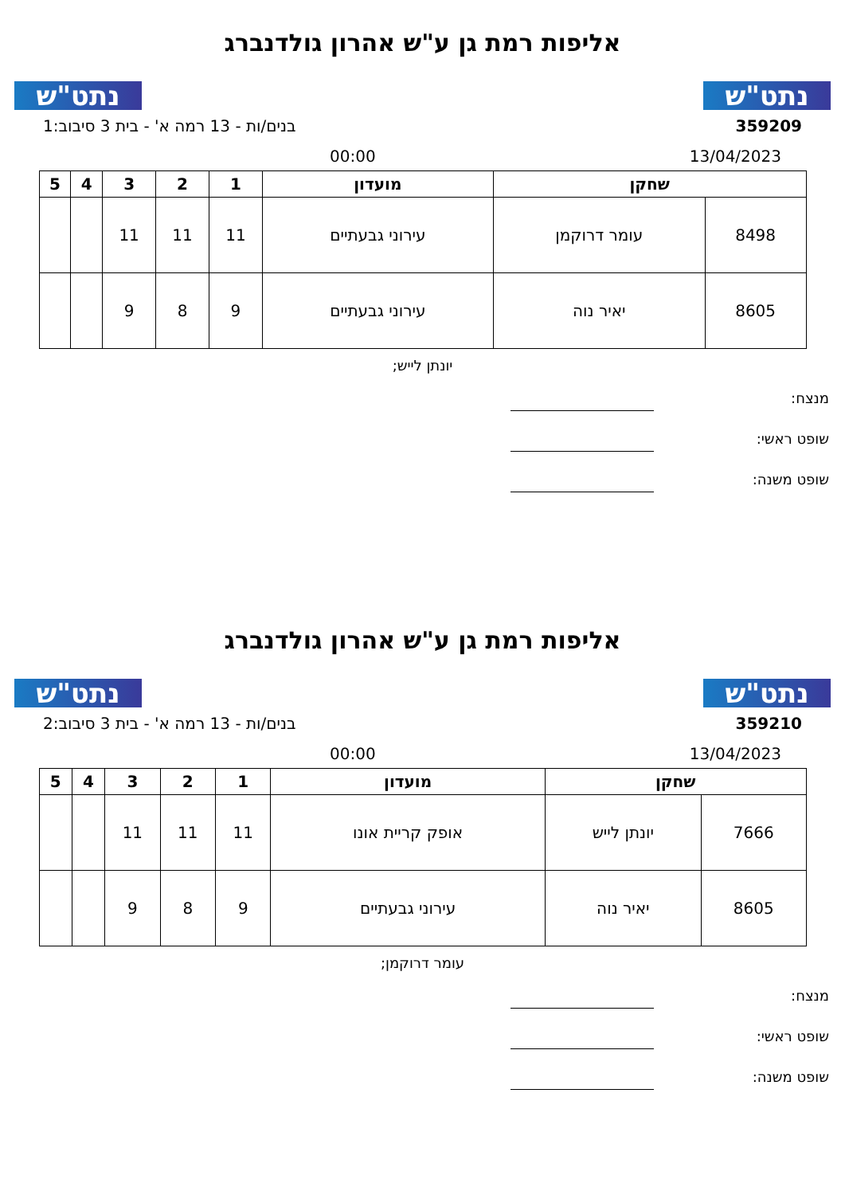נתט"ש
אליפות רמת גן ע"ש אהרון גולדנברג
נתט"ש
359209 בנים/ות - 13 רמה א' - בית 3 סיבוב:1
13/04/2023 00:00
| שחקן | | מועדון | 1 | 2 | 3 | 4 | 5 |
| --- | --- | --- | --- | --- | --- | --- | --- |
| 8498 | עומר דרוקמן | עירוני גבעתיים | 11 | 11 | 11 | | |
| 8605 | יאיר נוה | עירוני גבעתיים | 9 | 8 | 9 | | |
יונתן לייש;
מנצח:
שופט ראשי:
שופט משנה:
נתט"ש
אליפות רמת גן ע"ש אהרון גולדנברג
נתט"ש
359210 בנים/ות - 13 רמה א' - בית 3 סיבוב:2
13/04/2023 00:00
| שחקן | | מועדון | 1 | 2 | 3 | 4 | 5 |
| --- | --- | --- | --- | --- | --- | --- | --- |
| 7666 | יונתן לייש | אופק קריית אונו | 11 | 11 | 11 | | |
| 8605 | יאיר נוה | עירוני גבעתיים | 9 | 8 | 9 | | |
עומר דרוקמן;
מנצח:
שופט ראשי:
שופט משנה: